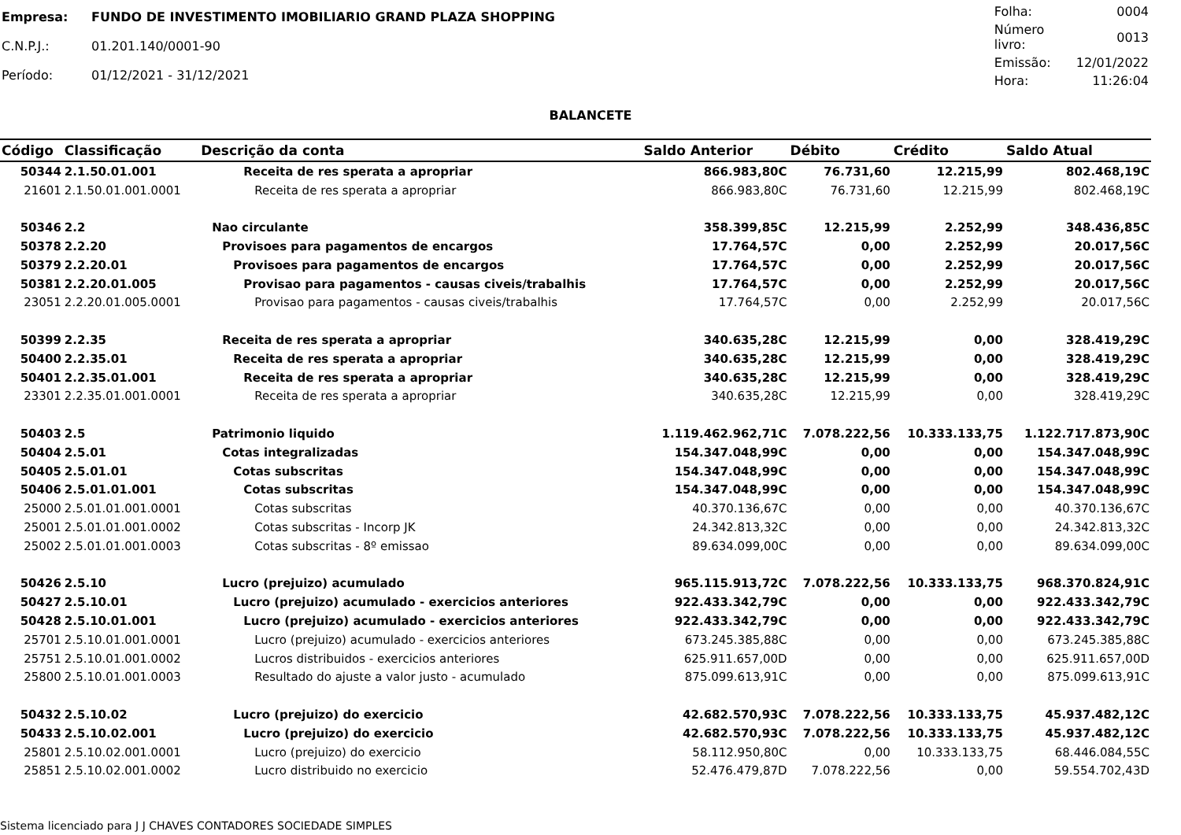| Empresa: | FUNDO DE INVESTIMENTO IMOBILIARIO GRAND PLAZA SHOPPING |
| C.N.P.J.: | 01.201.140/0001-90 |
| Período: | 01/12/2021 - 31/12/2021 |
| Folha: | 0004 |
| Número livro: | 0013 |
| Emissão: | 12/01/2022 |
| Hora: | 11:26:04 |
BALANCETE
| Código | Classificação | Descrição da conta | Saldo Anterior | Débito | Crédito | Saldo Atual |
| --- | --- | --- | --- | --- | --- | --- |
| 50344 | 2.1.50.01.001 | Receita de res sperata a apropriar | 866.983,80C | 76.731,60 | 12.215,99 | 802.468,19C |
| 21601 | 2.1.50.01.001.0001 | Receita de res sperata a apropriar | 866.983,80C | 76.731,60 | 12.215,99 | 802.468,19C |
| 50346 | 2.2 | Nao circulante | 358.399,85C | 12.215,99 | 2.252,99 | 348.436,85C |
| 50378 | 2.2.20 | Provisoes para pagamentos de encargos | 17.764,57C | 0,00 | 2.252,99 | 20.017,56C |
| 50379 | 2.2.20.01 | Provisoes para pagamentos de encargos | 17.764,57C | 0,00 | 2.252,99 | 20.017,56C |
| 50381 | 2.2.20.01.005 | Provisao para pagamentos - causas civeis/trabalhis | 17.764,57C | 0,00 | 2.252,99 | 20.017,56C |
| 23051 | 2.2.20.01.005.0001 | Provisao para pagamentos - causas civeis/trabalhis | 17.764,57C | 0,00 | 2.252,99 | 20.017,56C |
| 50399 | 2.2.35 | Receita de res sperata a apropriar | 340.635,28C | 12.215,99 | 0,00 | 328.419,29C |
| 50400 | 2.2.35.01 | Receita de res sperata a apropriar | 340.635,28C | 12.215,99 | 0,00 | 328.419,29C |
| 50401 | 2.2.35.01.001 | Receita de res sperata a apropriar | 340.635,28C | 12.215,99 | 0,00 | 328.419,29C |
| 23301 | 2.2.35.01.001.0001 | Receita de res sperata a apropriar | 340.635,28C | 12.215,99 | 0,00 | 328.419,29C |
| 50403 | 2.5 | Patrimonio liquido | 1.119.462.962,71C | 7.078.222,56 | 10.333.133,75 | 1.122.717.873,90C |
| 50404 | 2.5.01 | Cotas integralizadas | 154.347.048,99C | 0,00 | 0,00 | 154.347.048,99C |
| 50405 | 2.5.01.01 | Cotas subscritas | 154.347.048,99C | 0,00 | 0,00 | 154.347.048,99C |
| 50406 | 2.5.01.01.001 | Cotas subscritas | 154.347.048,99C | 0,00 | 0,00 | 154.347.048,99C |
| 25000 | 2.5.01.01.001.0001 | Cotas subscritas | 40.370.136,67C | 0,00 | 0,00 | 40.370.136,67C |
| 25001 | 2.5.01.01.001.0002 | Cotas subscritas - Incorp JK | 24.342.813,32C | 0,00 | 0,00 | 24.342.813,32C |
| 25002 | 2.5.01.01.001.0003 | Cotas subscritas - 8º emissao | 89.634.099,00C | 0,00 | 0,00 | 89.634.099,00C |
| 50426 | 2.5.10 | Lucro (prejuizo) acumulado | 965.115.913,72C | 7.078.222,56 | 10.333.133,75 | 968.370.824,91C |
| 50427 | 2.5.10.01 | Lucro (prejuizo) acumulado - exercicios anteriores | 922.433.342,79C | 0,00 | 0,00 | 922.433.342,79C |
| 50428 | 2.5.10.01.001 | Lucro (prejuizo) acumulado - exercicios anteriores | 922.433.342,79C | 0,00 | 0,00 | 922.433.342,79C |
| 25701 | 2.5.10.01.001.0001 | Lucro (prejuizo) acumulado - exercicios anteriores | 673.245.385,88C | 0,00 | 0,00 | 673.245.385,88C |
| 25751 | 2.5.10.01.001.0002 | Lucros distribuidos - exercicios anteriores | 625.911.657,00D | 0,00 | 0,00 | 625.911.657,00D |
| 25800 | 2.5.10.01.001.0003 | Resultado do ajuste a valor justo - acumulado | 875.099.613,91C | 0,00 | 0,00 | 875.099.613,91C |
| 50432 | 2.5.10.02 | Lucro (prejuizo) do exercicio | 42.682.570,93C | 7.078.222,56 | 10.333.133,75 | 45.937.482,12C |
| 50433 | 2.5.10.02.001 | Lucro (prejuizo) do exercicio | 42.682.570,93C | 7.078.222,56 | 10.333.133,75 | 45.937.482,12C |
| 25801 | 2.5.10.02.001.0001 | Lucro (prejuizo) do exercicio | 58.112.950,80C | 0,00 | 10.333.133,75 | 68.446.084,55C |
| 25851 | 2.5.10.02.001.0002 | Lucro distribuido no exercicio | 52.476.479,87D | 7.078.222,56 | 0,00 | 59.554.702,43D |
Sistema licenciado para J J CHAVES CONTADORES SOCIEDADE SIMPLES